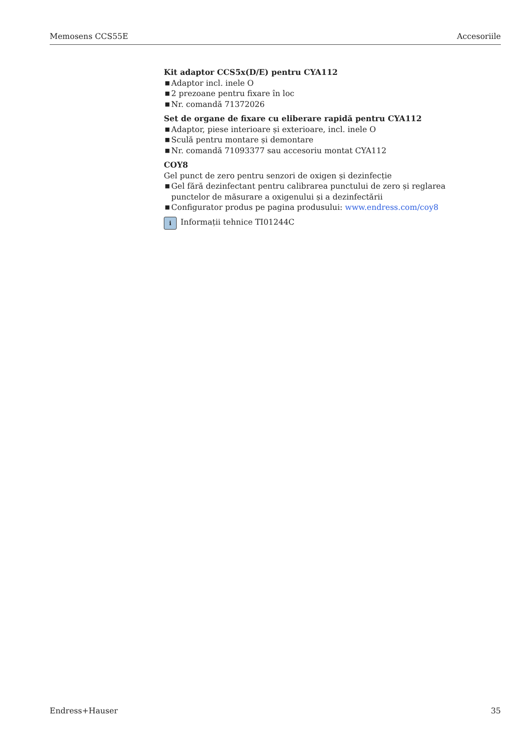Memosens CCS55E Accesoriile
Kit adaptor CCS5x(D/E) pentru CYA112
■ Adaptor incl. inele O
■ 2 prezoane pentru fixare în loc
■ Nr. comandă 71372026
Set de organe de fixare cu eliberare rapidă pentru CYA112
■ Adaptor, piese interioare și exterioare, incl. inele O
■ Sculă pentru montare și demontare
■ Nr. comandă 71093377 sau accesoriu montat CYA112
COY8
Gel punct de zero pentru senzori de oxigen și dezinfecție
■ Gel fără dezinfectant pentru calibrarea punctului de zero și reglarea punctelor de măsurare a oxigenului și a dezinfectării
■ Configurator produs pe pagina produsului: www.endress.com/coy8
i
Informații tehnice TI01244C
Endress+Hauser 35